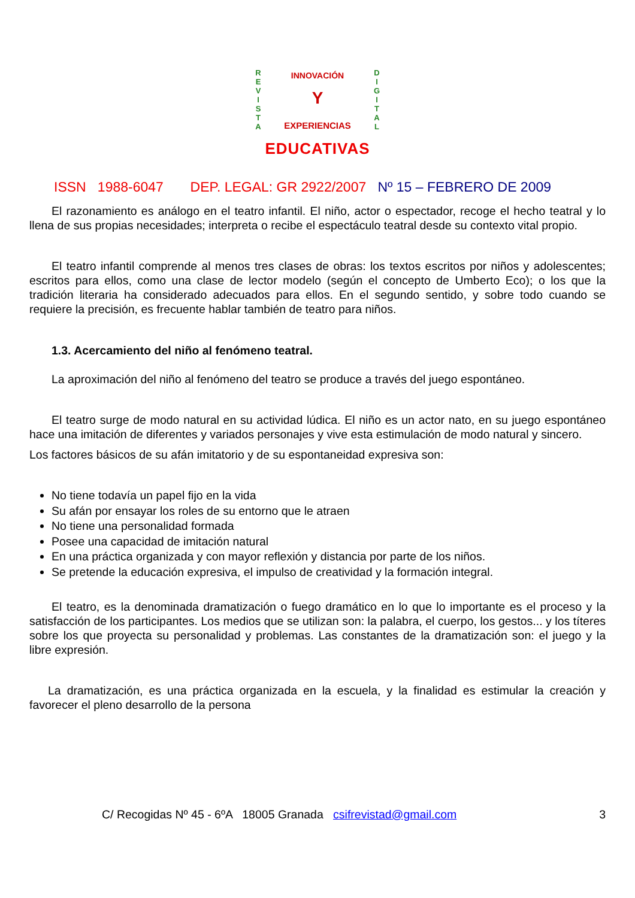R
E
V
I
S
T
A
D
I
G
I
T
A
L
INNOVACIÓN
Y
EXPERIENCIAS
EDUCATIVAS
ISSN 1988-6047 DEP. LEGAL: GR 2922/2007 Nº 15 – FEBRERO DE 2009
El razonamiento es análogo en el teatro infantil. El niño, actor o espectador, recoge el hecho teatral y lo llena de sus propias necesidades; interpreta o recibe el espectáculo teatral desde su contexto vital propio.
El teatro infantil comprende al menos tres clases de obras: los textos escritos por niños y adolescentes; escritos para ellos, como una clase de lector modelo (según el concepto de Umberto Eco); o los que la tradición literaria ha considerado adecuados para ellos. En el segundo sentido, y sobre todo cuando se requiere la precisión, es frecuente hablar también de teatro para niños.
1.3. Acercamiento del niño al fenómeno teatral.
La aproximación del niño al fenómeno del teatro se produce a través del juego espontáneo.
El teatro surge de modo natural en su actividad lúdica. El niño es un actor nato, en su juego espontáneo hace una imitación de diferentes y variados personajes y vive esta estimulación de modo natural y sincero.
Los factores básicos de su afán imitatorio y de su espontaneidad expresiva son:
No tiene todavía un papel fijo en la vida
Su afán por ensayar los roles de su entorno que le atraen
No tiene una personalidad formada
Posee una capacidad de imitación natural
En una práctica organizada y con mayor reflexión y distancia por parte de los niños.
Se pretende la educación expresiva, el impulso de creatividad y la formación integral.
El teatro, es la denominada dramatización o fuego dramático en lo que lo importante es el proceso y la satisfacción de los participantes. Los medios que se utilizan son: la palabra, el cuerpo, los gestos... y los títeres sobre los que proyecta su personalidad y problemas. Las constantes de la dramatización son: el juego y la libre expresión.
La dramatización, es una práctica organizada en la escuela, y la finalidad es estimular la creación y favorecer el pleno desarrollo de la persona
C/ Recogidas Nº 45 - 6ºA 18005 Granada csifrevistad@gmail.com 3